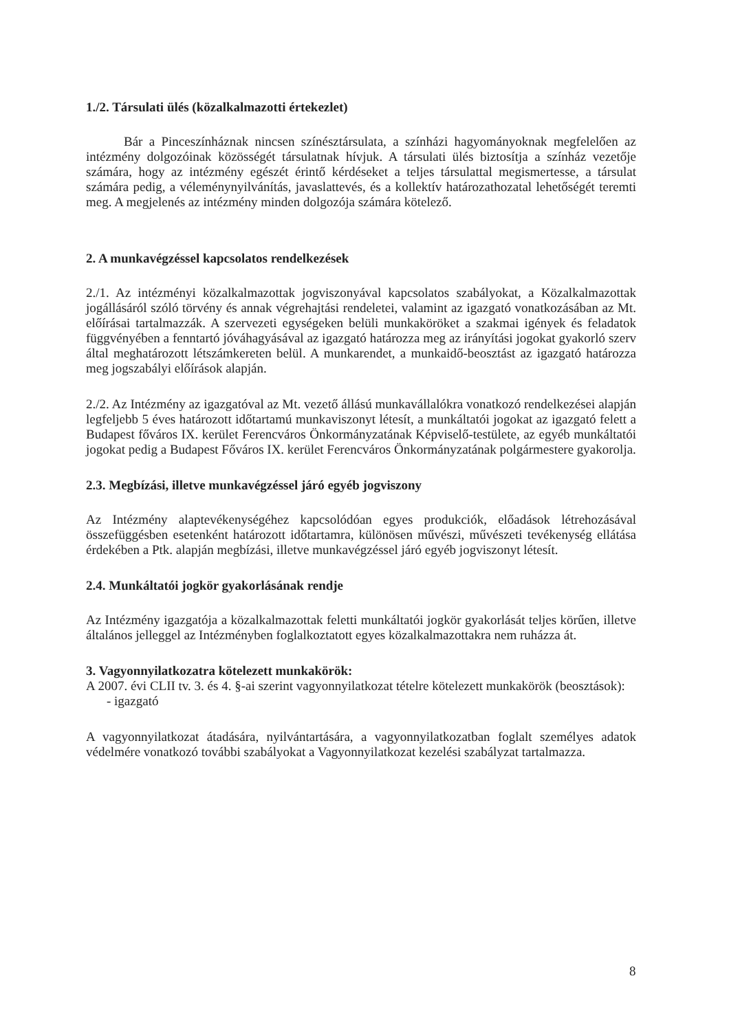1./2. Társulati ülés (közalkalmazotti értekezlet)
Bár a Pinceszínháznak nincsen színésztársulata, a színházi hagyományoknak megfelelően az intézmény dolgozóinak közösségét társulatnak hívjuk. A társulati ülés biztosítja a színház vezetője számára, hogy az intézmény egészét érintő kérdéseket a teljes társulattal megismertesse, a társulat számára pedig, a véleménynyilvánítás, javaslattevés, és a kollektív határozathozatal lehetőségét teremti meg. A megjelenés az intézmény minden dolgozója számára kötelező.
2. A munkavégzéssel kapcsolatos rendelkezések
2./1. Az intézményi közalkalmazottak jogviszonyával kapcsolatos szabályokat, a Közalkalmazottak jogállásáról szóló törvény és annak végrehajtási rendeletei, valamint az igazgató vonatkozásában az Mt. előírásai tartalmazzák. A szervezeti egységeken belüli munkaköröket a szakmai igények és feladatok függvényében a fenntartó jóváhagyásával az igazgató határozza meg az irányítási jogokat gyakorló szerv által meghatározott létszámkereten belül. A munkarendet, a munkaidő-beosztást az igazgató határozza meg jogszabályi előírások alapján.
2./2. Az Intézmény az igazgatóval az Mt. vezető állású munkavállalókra vonatkozó rendelkezései alapján legfeljebb 5 éves határozott időtartamú munkaviszonyt létesít, a munkáltatói jogokat az igazgató felett a Budapest főváros IX. kerület Ferencváros Önkormányzatának Képviselő-testülete, az egyéb munkáltatói jogokat pedig a Budapest Főváros IX. kerület Ferencváros Önkormányzatának polgármestere gyakorolja.
2.3. Megbízási, illetve munkavégzéssel járó egyéb jogviszony
Az Intézmény alaptevékenységéhez kapcsolódóan egyes produkciók, előadások létrehozásával összefüggésben esetenként határozott időtartamra, különösen művészi, művészeti tevékenység ellátása érdekében a Ptk. alapján megbízási, illetve munkavégzéssel járó egyéb jogviszonyt létesít.
2.4. Munkáltatói jogkör gyakorlásának rendje
Az Intézmény igazgatója a közalkalmazottak feletti munkáltatói jogkör gyakorlását teljes körűen, illetve általános jelleggel az Intézményben foglalkoztatott egyes közalkalmazottakra nem ruházza át.
3. Vagyonnyilatkozatra kötelezett munkakörök:
A 2007. évi CLII tv. 3. és 4. §-ai szerint vagyonnyilatkozat tételre kötelezett munkakörök (beosztások):
- igazgató
A vagyonnyilatkozat átadására, nyilvántartására, a vagyonnyilatkozatban foglalt személyes adatok védelmére vonatkozó további szabályokat a Vagyonnyilatkozat kezelési szabályzat tartalmazza.
8